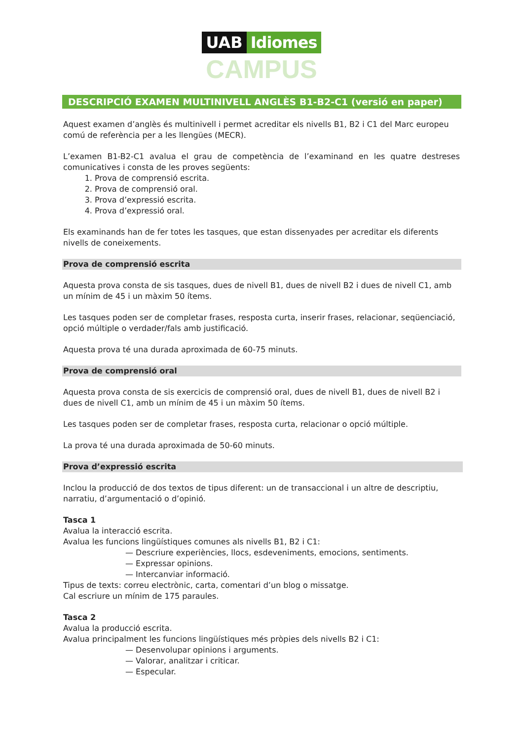UAB Idiomes
CAMPUS
DESCRIPCIÓ EXAMEN MULTINIVELL ANGLÈS B1-B2-C1 (versió en paper)
Aquest examen d’anglès és multinivell i permet acreditar els nivells B1, B2 i C1 del Marc europeu comú de referència per a les llengües (MECR).
L’examen B1-B2-C1 avalua el grau de competència de l’examinand en les quatre destreses comunicatives i consta de les proves següents:
1. Prova de comprensió escrita.
2. Prova de comprensió oral.
3. Prova d’expressió escrita.
4. Prova d’expressió oral.
Els examinands han de fer totes les tasques, que estan dissenyades per acreditar els diferents nivells de coneixements.
Prova de comprensió escrita
Aquesta prova consta de sis tasques, dues de nivell B1, dues de nivell B2 i dues de nivell C1, amb un mínim de 45 i un màxim 50 ítems.
Les tasques poden ser de completar frases, resposta curta, inserir frases, relacionar, seqüenciació, opció múltiple o verdader/fals amb justificació.
Aquesta prova té una durada aproximada de 60-75 minuts.
Prova de comprensió oral
Aquesta prova consta de sis exercicis de comprensió oral, dues de nivell B1, dues de nivell B2 i dues de nivell C1, amb un mínim de 45 i un màxim 50 ítems.
Les tasques poden ser de completar frases, resposta curta, relacionar o opció múltiple.
La prova té una durada aproximada de 50-60 minuts.
Prova d’expressió escrita
Inclou la producció de dos textos de tipus diferent: un de transaccional i un altre de descriptiu, narratiu, d’argumentació o d’opinió.
Tasca 1
Avalua la interacció escrita.
Avalua les funcions lingüístiques comunes als nivells B1, B2 i C1:
— Descriure experiències, llocs, esdeveniments, emocions, sentiments.
— Expressar opinions.
— Intercanviar informació.
Tipus de texts: correu electrònic, carta, comentari d’un blog o missatge.
Cal escriure un mínim de 175 paraules.
Tasca 2
Avalua la producció escrita.
Avalua principalment les funcions lingüístiques més pròpies dels nivells B2 i C1:
— Desenvolupar opinions i arguments.
— Valorar, analitzar i criticar.
— Especular.